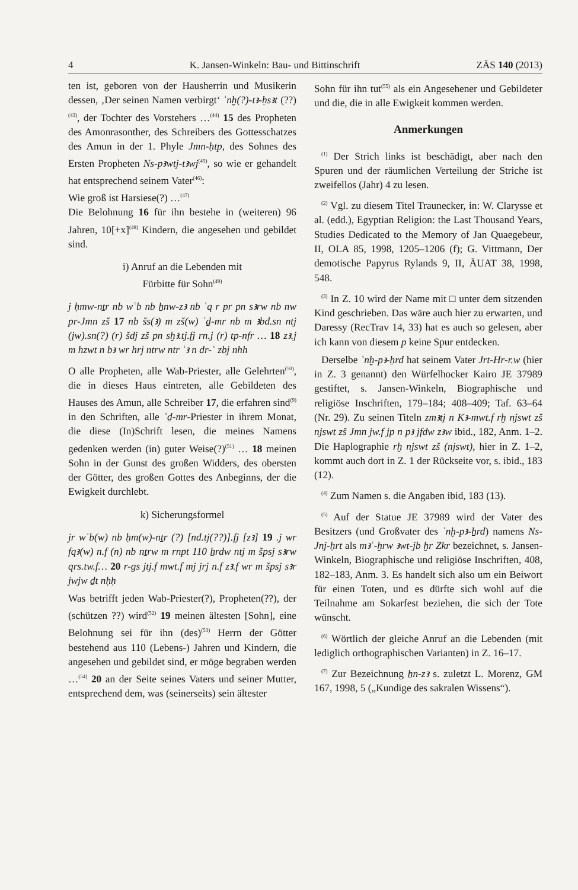4 K. Jansen-Winkeln: Bau- und Bittinschrift ZÄS 140 (2013)
ten ist, geboren von der Hausherrin und Musikerin dessen, ‚Der seinen Namen verbirgt‘ ʿnḫ(?)-tꜣ-ḥsꜣt (??)<sup>(43)</sup>, der Tochter des Vorstehers …<sup>(44)</sup> 15 des Propheten des Amonrasonther, des Schreibers des Gottesschatzes des Amun in der 1. Phyle Jmn-ḥtp, des Sohnes des Ersten Propheten Ns-pꜣwtj-tꜣwj<sup>(45)</sup>, so wie er gehandelt hat entsprechend seinem Vater<sup>(46)</sup>:
Wie groß ist Harsiese(?) …<sup>(47)</sup>
Die Belohnung 16 für ihn bestehe in (weiteren) 96 Jahren, 10[+x]<sup>(48)</sup> Kindern, die angesehen und gebildet sind.
i) Anruf an die Lebenden mit
Fürbitte für Sohn<sup>(49)</sup>
j ḥmw-nṯr nb wʿb nb ẖnw-zꜣ nb ʿq r pr pn sꜣrw nb nw pr-Jmn zš 17 nb šs(ꜣ) m zš(w) ʿḏ-mr nb m ꜣbd.sn ntj (jw).sn(?) (r) šdj zš pn sḫꜣ.tj.fj rn.j (r) tp-nfr … 18 zꜣ.j m hzwt n bꜣ wr hrj ntrw ntr ʿꜣ n dr-ʿ zbj nhh
O alle Propheten, alle Wab-Priester, alle Gelehrten<sup>(50)</sup>, die in dieses Haus eintreten, alle Gebildeten des Hauses des Amun, alle Schreiber 17, die erfahren sind<sup>(9)</sup> in den Schriften, alle ʿḏ-mr-Priester in ihrem Monat, die diese (In)Schrift lesen, die meines Namens gedenken werden (in) guter Weise(?)<sup>(51)</sup> … 18 meinen Sohn in der Gunst des großen Widders, des obersten der Götter, des großen Gottes des Anbeginns, der die Ewigkeit durchlebt.
k) Sicherungsformel
jr wʿb(w) nb ḥm(w)-nṯr (?) [nd.tj(??)].fj [zꜣ] 19 .j wr fqꜣ(w) n.f (n) nb nṯrw m rnpt 110 ẖrdw ntj m špsj sꜣrw qrs.tw.f… 20 r-gs jtj.f mwt.f mj jrj n.f zꜣ.f wr m špsj sꜣr jwjw ḏt nḥḥ
Was betrifft jeden Wab-Priester(?), Propheten(??), der (schützen ??) wird<sup>(52)</sup> 19 meinen ältesten [Sohn], eine Belohnung sei für ihn (des)<sup>(53)</sup> Herrn der Götter bestehend aus 110 (Lebens-) Jahren und Kindern, die angesehen und gebildet sind, er möge begraben werden …<sup>(54)</sup> 20 an der Seite seines Vaters und seiner Mutter, entsprechend dem, was (seinerseits) sein ältester
Sohn für ihn tut<sup>(55)</sup> als ein Angesehener und Gebildeter und die, die in alle Ewigkeit kommen werden.
Anmerkungen
<sup>(1)</sup> Der Strich links ist beschädigt, aber nach den Spuren und der räumlichen Verteilung der Striche ist zweifellos (Jahr) 4 zu lesen.
<sup>(2)</sup> Vgl. zu diesem Titel Traunecker, in: W. Clarysse et al. (edd.), Egyptian Religion: the Last Thousand Years, Studies Dedicated to the Memory of Jan Quaegebeur, II, OLA 85, 1998, 1205–1206 (f); G. Vittmann, Der demotische Papyrus Rylands 9, II, ÄUAT 38, 1998, 548.
<sup>(3)</sup> In Z. 10 wird der Name mit □ unter dem sitzenden Kind geschrieben. Das wäre auch hier zu erwarten, und Daressy (RecTrav 14, 33) hat es auch so gelesen, aber ich kann von diesem p keine Spur entdecken.
Derselbe ʿnḫ-pꜣ-ẖrd hat seinem Vater Jrt-Hr-r.w (hier in Z. 3 genannt) den Würfelhocker Kairo JE 37989 gestiftet, s. Jansen-Winkeln, Biographische und religiöse Inschriften, 179–184; 408–409; Taf. 63–64 (Nr. 29). Zu seinen Titeln zmꜣtj n Kꜣ-mwt.f rḫ njswt zš njswt zš Jmn jw.f jp n pꜣ jfdw zꜣw ibid., 182, Anm. 1–2. Die Haplographie rḫ njswt zš (njswt), hier in Z. 1–2, kommt auch dort in Z. 1 der Rückseite vor, s. ibid., 183 (12).
<sup>(4)</sup> Zum Namen s. die Angaben ibid, 183 (13).
<sup>(5)</sup> Auf der Statue JE 37989 wird der Vater des Besitzers (und Großvater des ʿnḫ-pꜣ-ẖrd) namens Ns-Jnj-ḥrt als mꜣʿ-ḫrw ꜣwt-jb ḫr Zkr bezeichnet, s. Jansen-Winkeln, Biographische und religiöse Inschriften, 408, 182–183, Anm. 3. Es handelt sich also um ein Beiwort für einen Toten, und es dürfte sich wohl auf die Teilnahme am Sokarfest beziehen, die sich der Tote wünscht.
<sup>(6)</sup> Wörtlich der gleiche Anruf an die Lebenden (mit lediglich orthographischen Varianten) in Z. 16–17.
<sup>(7)</sup> Zur Bezeichnung ẖn-zꜣ s. zuletzt L. Morenz, GM 167, 1998, 5 („Kundige des sakralen Wissens“).